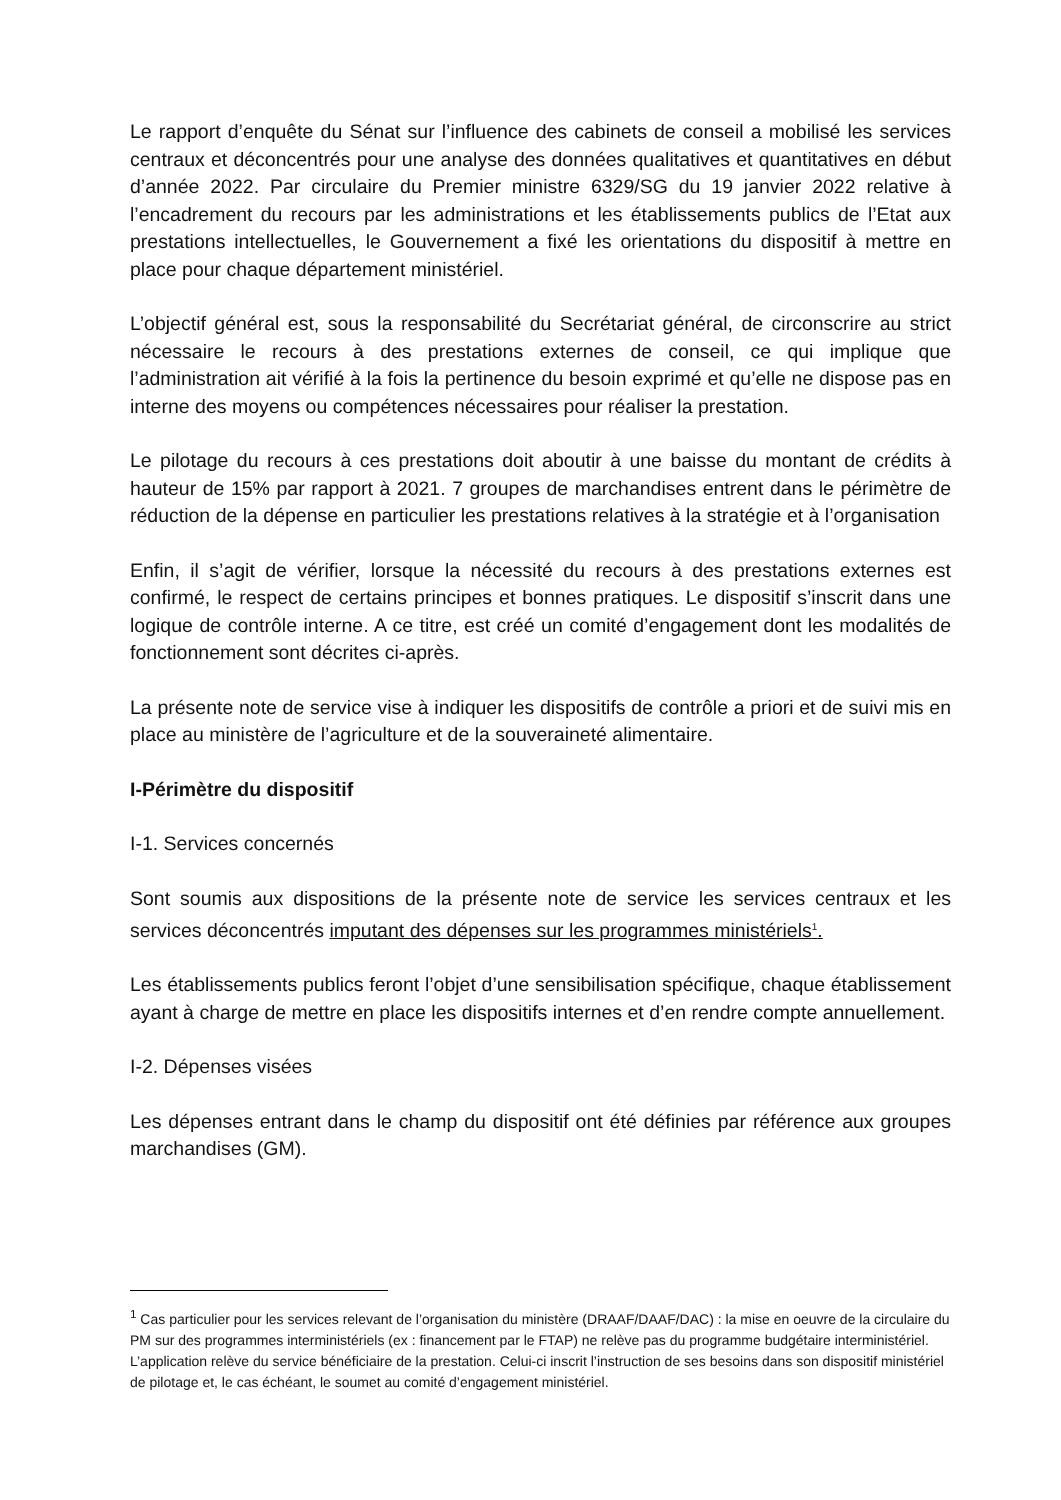Le rapport d’enquête du Sénat sur l’influence des cabinets de conseil a mobilisé les services centraux et déconcentrés pour une analyse des données qualitatives et quantitatives en début d’année 2022. Par circulaire du Premier ministre 6329/SG du 19 janvier 2022 relative à l’encadrement du recours par les administrations et les établissements publics de l’Etat aux prestations intellectuelles, le Gouvernement a fixé les orientations du dispositif à mettre en place pour chaque département ministériel.
L’objectif général est, sous la responsabilité du Secrétariat général, de circonscrire au strict nécessaire le recours à des prestations externes de conseil, ce qui implique que l’administration ait vérifié à la fois la pertinence du besoin exprimé et qu’elle ne dispose pas en interne des moyens ou compétences nécessaires pour réaliser la prestation.
Le pilotage du recours à ces prestations doit aboutir à une baisse du montant de crédits à hauteur de 15% par rapport à 2021. 7 groupes de marchandises entrent dans le périmètre de réduction de la dépense en particulier les prestations relatives à la stratégie et à l’organisation
Enfin, il s’agit de vérifier, lorsque la nécessité du recours à des prestations externes est confirmé, le respect de certains principes et bonnes pratiques. Le dispositif s’inscrit dans une logique de contrôle interne. A ce titre, est créé un comité d’engagement dont les modalités de fonctionnement sont décrites ci-après.
La présente note de service vise à indiquer les dispositifs de contrôle a priori et de suivi mis en place au ministère de l’agriculture et de la souveraineté alimentaire.
I-Périmètre du dispositif
I-1. Services concernés
Sont soumis aux dispositions de la présente note de service les services centraux et les services déconcentrés imputant des dépenses sur les programmes ministériels<sup>1</sup>.
Les établissements publics feront l’objet d’une sensibilisation spécifique, chaque établissement ayant à charge de mettre en place les dispositifs internes et d’en rendre compte annuellement.
I-2. Dépenses visées
Les dépenses entrant dans le champ du dispositif ont été définies par référence aux groupes marchandises (GM).
<sup>1</sup> Cas particulier pour les services relevant de l’organisation du ministère (DRAAF/DAAF/DAC) : la mise en oeuvre de la circulaire du PM sur des programmes interministériels (ex : financement par le FTAP) ne relève pas du programme budgétaire interministériel. L’application relève du service bénéficiaire de la prestation. Celui-ci inscrit l’instruction de ses besoins dans son dispositif ministériel de pilotage et, le cas échéant, le soumet au comité d’engagement ministériel.